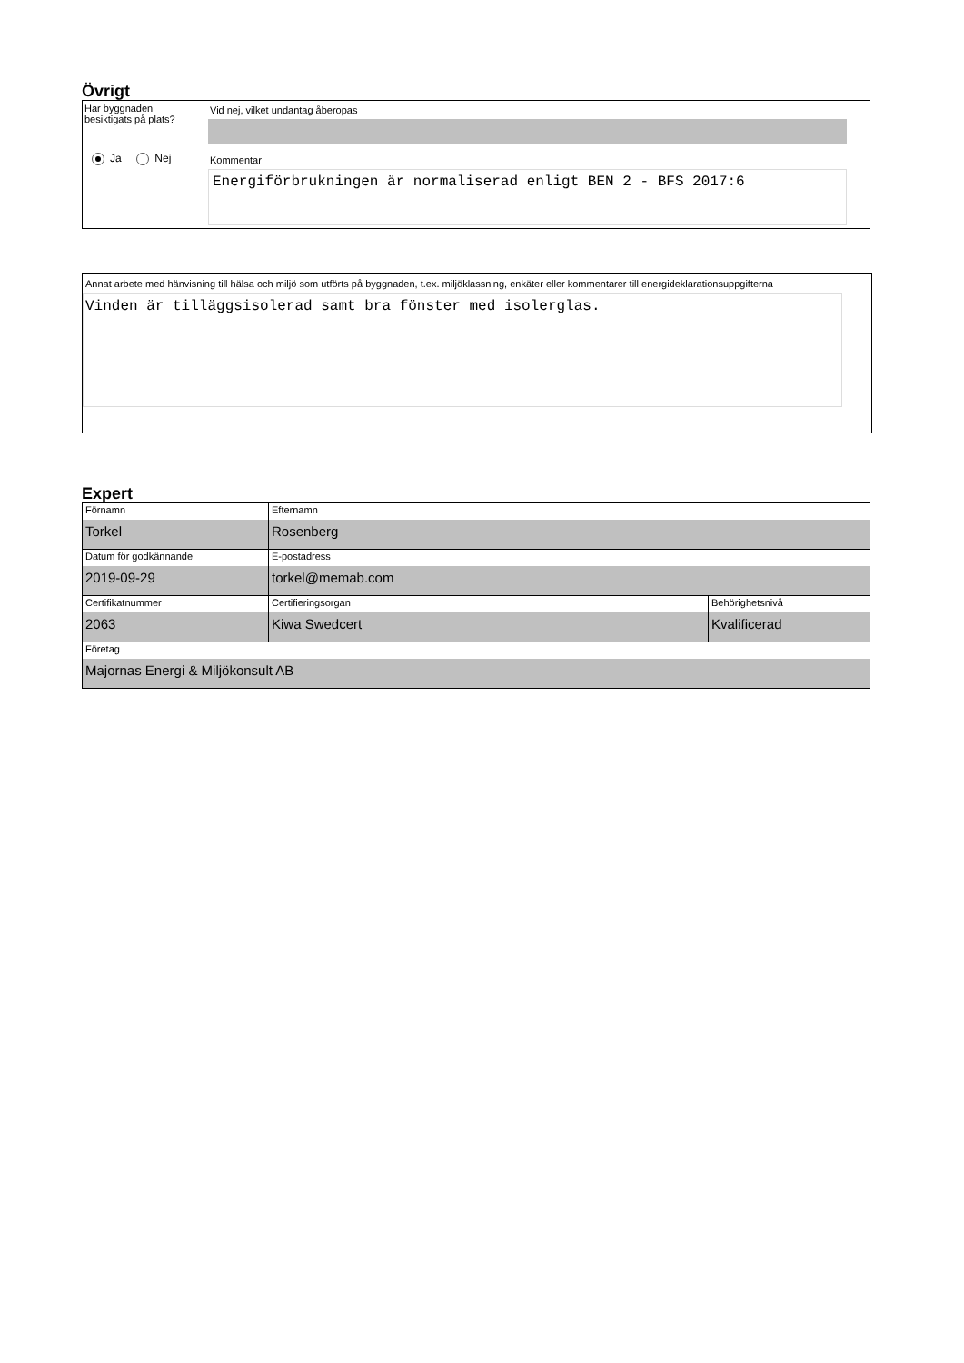Övrigt
Har byggnaden
besiktigats på plats?
Ja Nej
Vid nej, vilket undantag åberopas
Kommentar
Energiförbrukningen är normaliserad enligt BEN 2 - BFS 2017:6
Annat arbete med hänvisning till hälsa och miljö som utförts på byggnaden, t.ex. miljöklassning, enkäter eller kommentarer till energideklarationsuppgifterna
Vinden är tilläggsisolerad samt bra fönster med isolerglas.
Expert
| Förnamn Torkel | Efternamn Rosenberg | |
| Datum för godkännande 2019-09-29 | E-postadress torkel@memab.com | |
| Certifikatnummer 2063 | Certifieringsorgan Kiwa Swedcert | Behörighetsnivå Kvalificerad |
| Företag Majornas Energi & Miljökonsult AB | | |